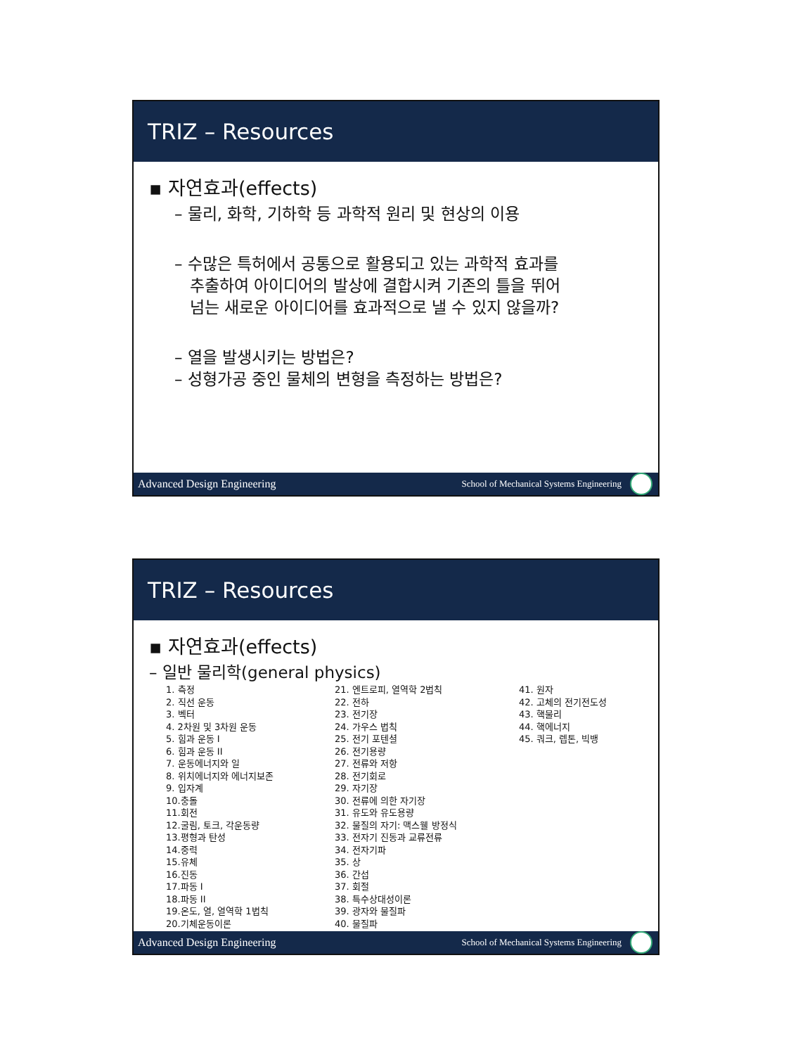TRIZ – Resources
▪ 자연효과(effects)
– 물리, 화학, 기하학 등 과학적 원리 및 현상의 이용
– 수많은 특허에서 공통으로 활용되고 있는 과학적 효과를
추출하여 아이디어의 발상에 결합시켜 기존의 틀을 뛰어
넘는 새로운 아이디어를 효과적으로 낼 수 있지 않을까?
– 열을 발생시키는 방법은?
– 성형가공 중인 물체의 변형을 측정하는 방법은?
Advanced Design Engineering School of Mechanical Systems Engineering
TRIZ – Resources
▪ 자연효과(effects)
– 일반 물리학(general physics)
1. 측정 2. 직선 운동 3. 벡터 4. 2차원 및 3차원 운동 5. 힘과 운동 I 6. 힘과 운동 II 7. 운동에너지와 일 8. 위치에너지와 에너지보존 9. 입자계 10.충돌 11.회전 12.굴림, 토크, 각운동량 13.평형과 탄성 14.중력 15.유체 16.진동 17.파동 I 18.파동 II 19.온도, 열, 열역학 1법칙 20.기체운동이론
21. 엔트로피, 열역학 2법칙 22. 전하 23. 전기장 24. 가우스 법칙 25. 전기 포텐셜 26. 전기용량 27. 전류와 저항 28. 전기회로 29. 자기장 30. 전류에 의한 자기장 31. 유도와 유도용량 32. 물질의 자기: 맥스웰 방정식 33. 전자기 진동과 교류전류 34. 전자기파 35. 상 36. 간섭 37. 회절 38. 특수상대성이론 39. 광자와 물질파 40. 물질파
41. 원자 42. 고체의 전기전도성 43. 핵물리 44. 핵에너지 45. 쿼크, 렙톤, 빅뱅
Advanced Design Engineering School of Mechanical Systems Engineering